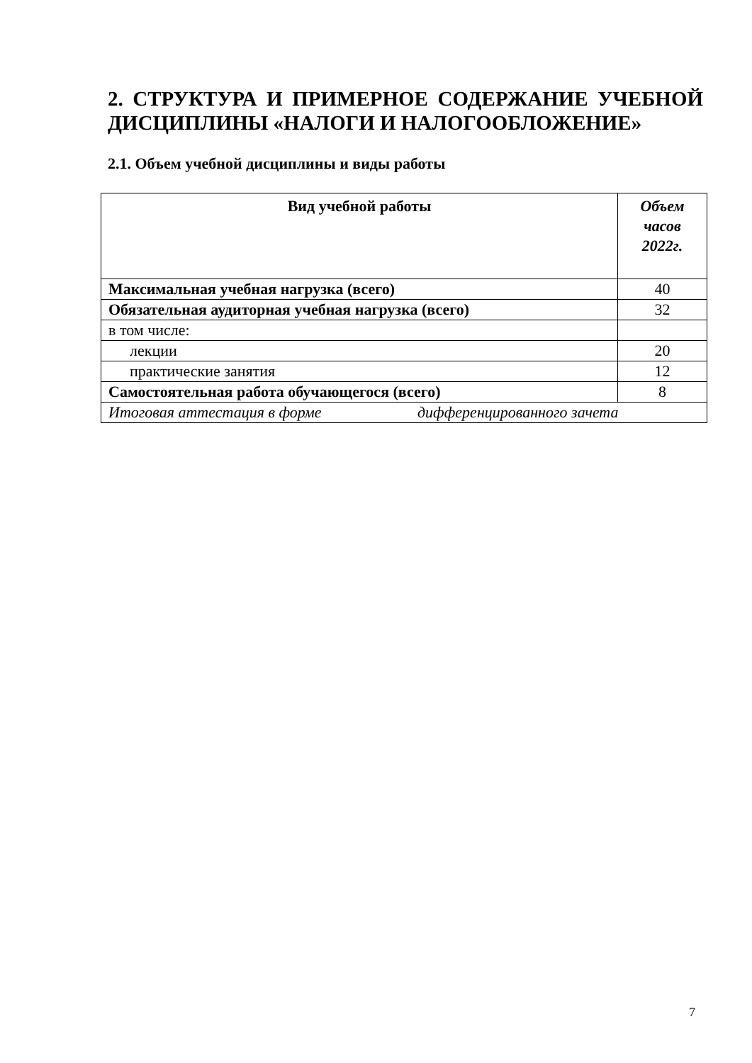2. СТРУКТУРА И ПРИМЕРНОЕ СОДЕРЖАНИЕ УЧЕБНОЙ ДИСЦИПЛИНЫ «НАЛОГИ И НАЛОГООБЛОЖЕНИЕ»
2.1. Объем учебной дисциплины и виды работы
| Вид учебной работы | Объем часов 2022г. |
| --- | --- |
| Максимальная учебная нагрузка (всего) | 40 |
| Обязательная аудиторная учебная нагрузка (всего) | 32 |
| в том числе: | |
| лекции | 20 |
| практические занятия | 12 |
| Самостоятельная работа обучающегося (всего) | 8 |
| Итоговая аттестация в форме дифференцированного зачета | |
7